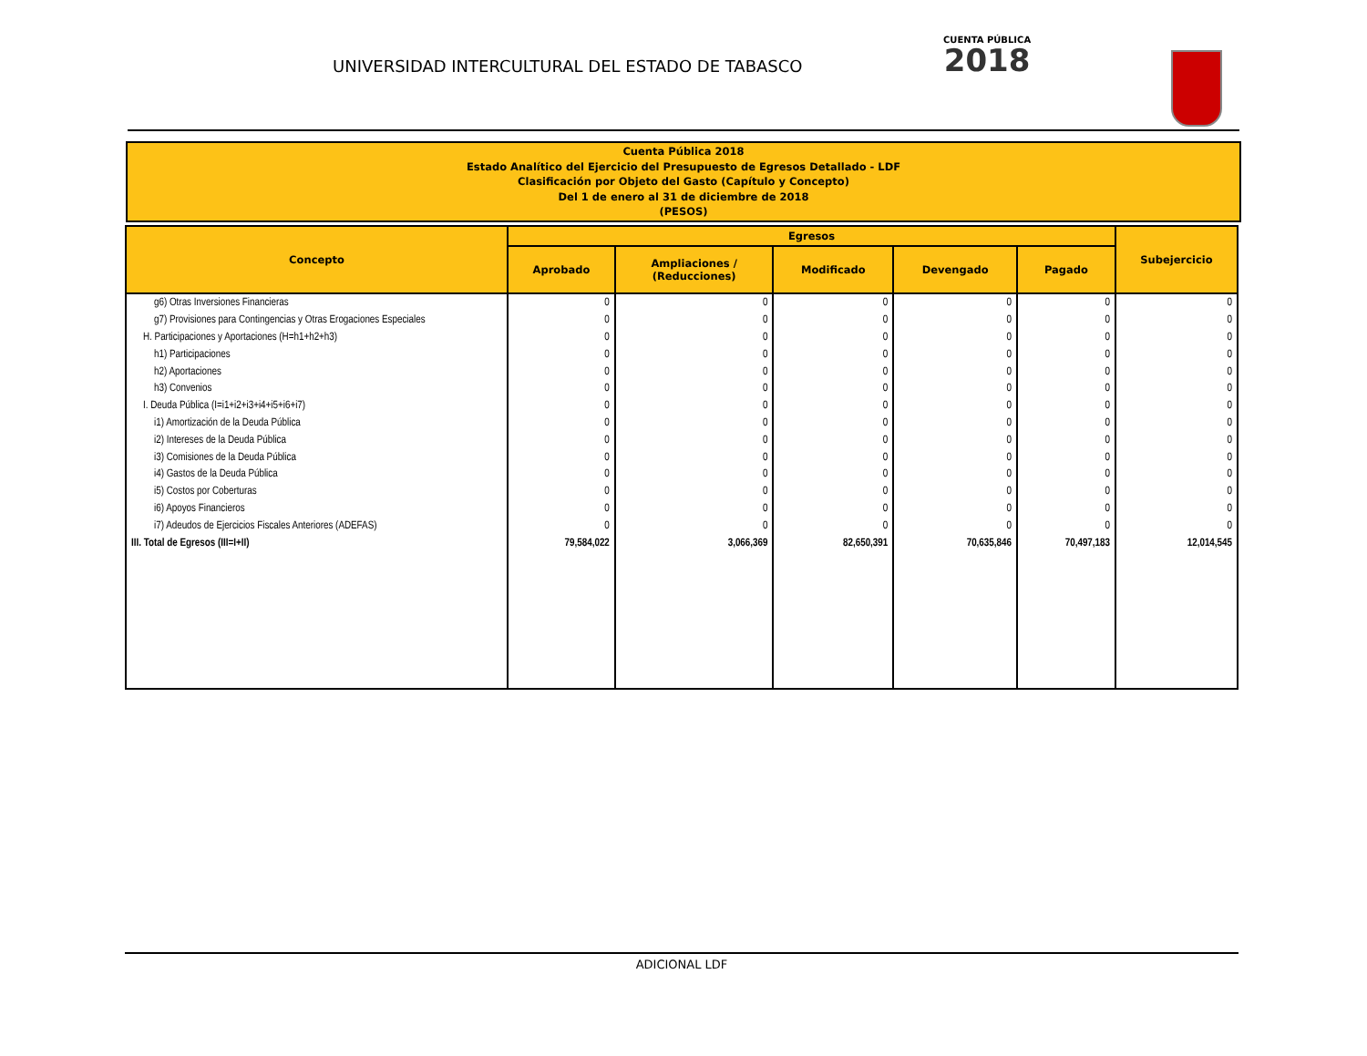UNIVERSIDAD INTERCULTURAL DEL ESTADO DE TABASCO
CUENTA PÚBLICA
2018
Cuenta Pública 2018
Estado Analítico del Ejercicio del Presupuesto de Egresos Detallado - LDF
Clasificación por Objeto del Gasto (Capítulo y Concepto)
Del 1 de enero al 31 de diciembre de 2018
(PESOS)
| Concepto | Egresos | | | | | Subejercicio |
| --- | --- | --- | --- | --- | --- | --- |
| | Aprobado | Ampliaciones / (Reducciones) | Modificado | Devengado | Pagado | |
| g6) Otras Inversiones Financieras | 0 | 0 | 0 | 0 | 0 | 0 |
| g7) Provisiones para Contingencias y Otras Erogaciones Especiales | 0 | 0 | 0 | 0 | 0 | 0 |
| H. Participaciones y Aportaciones (H=h1+h2+h3) | 0 | 0 | 0 | 0 | 0 | 0 |
| h1) Participaciones | 0 | 0 | 0 | 0 | 0 | 0 |
| h2) Aportaciones | 0 | 0 | 0 | 0 | 0 | 0 |
| h3) Convenios | 0 | 0 | 0 | 0 | 0 | 0 |
| I. Deuda Pública (I=i1+i2+i3+i4+i5+i6+i7) | 0 | 0 | 0 | 0 | 0 | 0 |
| i1) Amortización de la Deuda Pública | 0 | 0 | 0 | 0 | 0 | 0 |
| i2) Intereses de la Deuda Pública | 0 | 0 | 0 | 0 | 0 | 0 |
| i3) Comisiones de la Deuda Pública | 0 | 0 | 0 | 0 | 0 | 0 |
| i4) Gastos de la Deuda Pública | 0 | 0 | 0 | 0 | 0 | 0 |
| i5) Costos por Coberturas | 0 | 0 | 0 | 0 | 0 | 0 |
| i6) Apoyos Financieros | 0 | 0 | 0 | 0 | 0 | 0 |
| i7) Adeudos de Ejercicios Fiscales Anteriores (ADEFAS) | 0 | 0 | 0 | 0 | 0 | 0 |
| III. Total de Egresos (III=I+II) | 79,584,022 | 3,066,369 | 82,650,391 | 70,635,846 | 70,497,183 | 12,014,545 |
ADICIONAL LDF